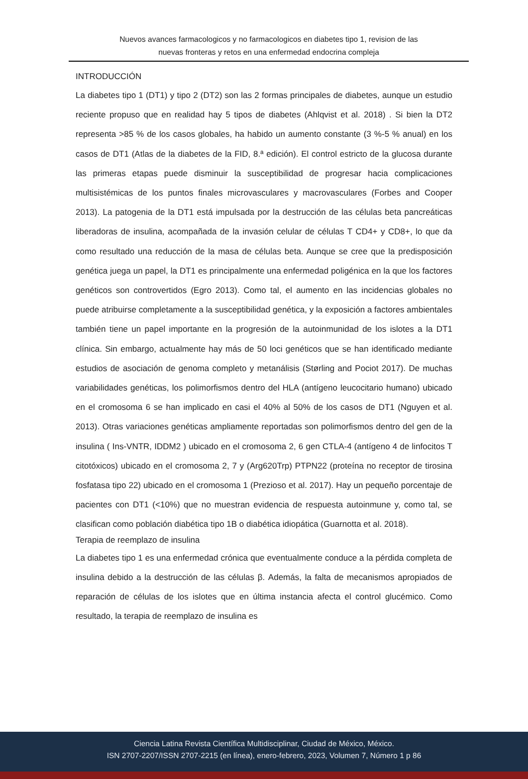Nuevos avances farmacologicos y no farmacologicos en diabetes tipo 1, revision de las
nuevas fronteras y retos en una enfermedad endocrina compleja
INTRODUCCIÓN
La diabetes tipo 1 (DT1) y tipo 2 (DT2) son las 2 formas principales de diabetes, aunque un estudio reciente propuso que en realidad hay 5 tipos de diabetes (Ahlqvist et al. 2018) . Si bien la DT2 representa >85 % de los casos globales, ha habido un aumento constante (3 %-5 % anual) en los casos de DT1 (Atlas de la diabetes de la FID, 8.ª edición). El control estricto de la glucosa durante las primeras etapas puede disminuir la susceptibilidad de progresar hacia complicaciones multisistémicas de los puntos finales microvasculares y macrovasculares (Forbes and Cooper 2013). La patogenia de la DT1 está impulsada por la destrucción de las células beta pancreáticas liberadoras de insulina, acompañada de la invasión celular de células T CD4+ y CD8+, lo que da como resultado una reducción de la masa de células beta. Aunque se cree que la predisposición genética juega un papel, la DT1 es principalmente una enfermedad poligénica en la que los factores genéticos son controvertidos (Egro 2013). Como tal, el aumento en las incidencias globales no puede atribuirse completamente a la susceptibilidad genética, y la exposición a factores ambientales también tiene un papel importante en la progresión de la autoinmunidad de los islotes a la DT1 clínica. Sin embargo, actualmente hay más de 50 loci genéticos que se han identificado mediante estudios de asociación de genoma completo y metanálisis (Størling and Pociot 2017). De muchas variabilidades genéticas, los polimorfismos dentro del HLA (antígeno leucocitario humano) ubicado en el cromosoma 6 se han implicado en casi el 40% al 50% de los casos de DT1 (Nguyen et al. 2013). Otras variaciones genéticas ampliamente reportadas son polimorfismos dentro del gen de la insulina ( Ins-VNTR, IDDM2 ) ubicado en el cromosoma 2, 6 gen CTLA-4 (antígeno 4 de linfocitos T citotóxicos) ubicado en el cromosoma 2, 7 y (Arg620Trp) PTPN22 (proteína no receptor de tirosina fosfatasa tipo 22) ubicado en el cromosoma 1 (Prezioso et al. 2017). Hay un pequeño porcentaje de pacientes con DT1 (<10%) que no muestran evidencia de respuesta autoinmune y, como tal, se clasifican como población diabética tipo 1B o diabética idiopática (Guarnotta et al. 2018).
Terapia de reemplazo de insulina
La diabetes tipo 1 es una enfermedad crónica que eventualmente conduce a la pérdida completa de insulina debido a la destrucción de las células β. Además, la falta de mecanismos apropiados de reparación de células de los islotes que en última instancia afecta el control glucémico. Como resultado, la terapia de reemplazo de insulina es
Ciencia Latina Revista Científica Multidisciplinar, Ciudad de México, México.
ISN 2707-2207/ISSN 2707-2215 (en línea), enero-febrero, 2023, Volumen 7, Número 1 p 86